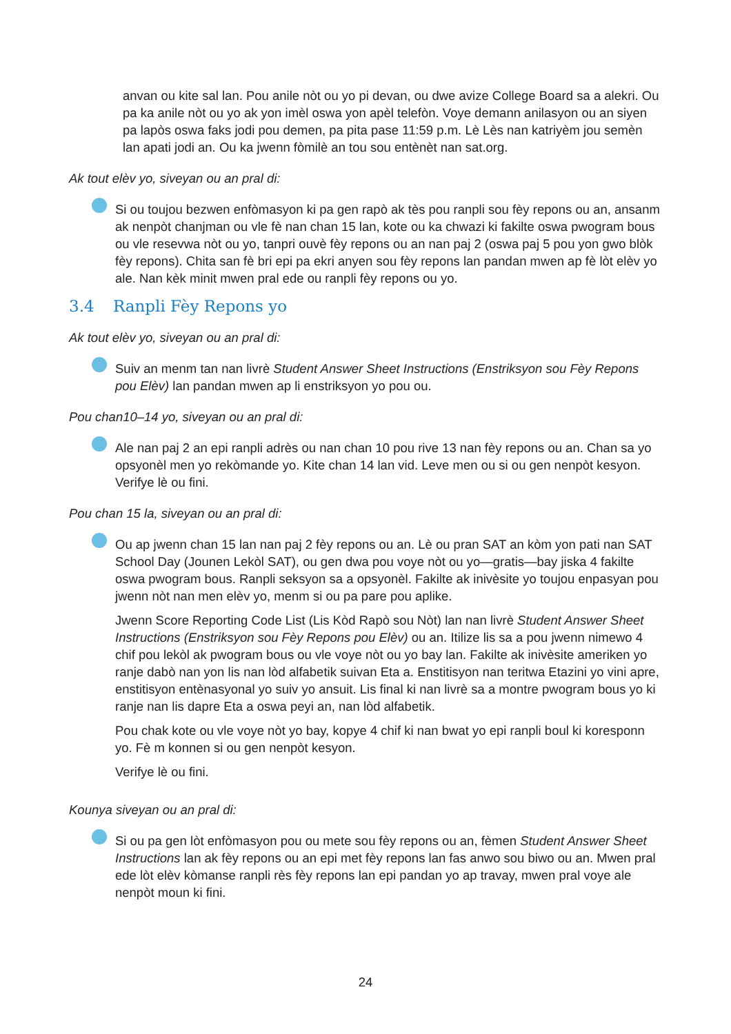anvan ou kite sal lan. Pou anile nòt ou yo pi devan, ou dwe avize College Board sa a alekri. Ou pa ka anile nòt ou yo ak yon imèl oswa yon apèl telefòn. Voye demann anilasyon ou an siyen pa lapòs oswa faks jodi pou demen, pa pita pase 11:59 p.m. Lè Lès nan katriyèm jou semèn lan apati jodi an. Ou ka jwenn fòmilè an tou sou entènèt nan sat.org.
Ak tout elèv yo, siveyan ou an pral di:
Si ou toujou bezwen enfòmasyon ki pa gen rapò ak tès pou ranpli sou fèy repons ou an, ansanm ak nenpòt chanjman ou vle fè nan chan 15 lan, kote ou ka chwazi ki fakilte oswa pwogram bous ou vle resevwa nòt ou yo, tanpri ouvè fèy repons ou an nan paj 2 (oswa paj 5 pou yon gwo blòk fèy repons). Chita san fè bri epi pa ekri anyen sou fèy repons lan pandan mwen ap fè lòt elèv yo ale. Nan kèk minit mwen pral ede ou ranpli fèy repons ou yo.
3.4 Ranpli Fèy Repons yo
Ak tout elèv yo, siveyan ou an pral di:
Suiv an menm tan nan livrè Student Answer Sheet Instructions (Enstriksyon sou Fèy Repons pou Elèv) lan pandan mwen ap li enstriksyon yo pou ou.
Pou chan10–14 yo, siveyan ou an pral di:
Ale nan paj 2 an epi ranpli adrès ou nan chan 10 pou rive 13 nan fèy repons ou an. Chan sa yo opsyonèl men yo rekòmande yo. Kite chan 14 lan vid. Leve men ou si ou gen nenpòt kesyon. Verifye lè ou fini.
Pou chan 15 la, siveyan ou an pral di:
Ou ap jwenn chan 15 lan nan paj 2 fèy repons ou an. Lè ou pran SAT an kòm yon pati nan SAT School Day (Jounen Lekòl SAT), ou gen dwa pou voye nòt ou yo—gratis—bay jiska 4 fakilte oswa pwogram bous. Ranpli seksyon sa a opsyonèl. Fakilte ak inivèsite yo toujou enpasyan pou jwenn nòt nan men elèv yo, menm si ou pa pare pou aplike.
Jwenn Score Reporting Code List (Lis Kòd Rapò sou Nòt) lan nan livrè Student Answer Sheet Instructions (Enstriksyon sou Fèy Repons pou Elèv) ou an. Itilize lis sa a pou jwenn nimewo 4 chif pou lekòl ak pwogram bous ou vle voye nòt ou yo bay lan. Fakilte ak inivèsite ameriken yo ranje dabò nan yon lis nan lòd alfabetik suivan Eta a. Enstitisyon nan teritwa Etazini yo vini apre, enstitisyon entènasyonal yo suiv yo ansuit. Lis final ki nan livrè sa a montre pwogram bous yo ki ranje nan lis dapre Eta a oswa peyi an, nan lòd alfabetik.
Pou chak kote ou vle voye nòt yo bay, kopye 4 chif ki nan bwat yo epi ranpli boul ki koresponn yo. Fè m konnen si ou gen nenpòt kesyon.
Verifye lè ou fini.
Kounya siveyan ou an pral di:
Si ou pa gen lòt enfòmasyon pou ou mete sou fèy repons ou an, fèmen Student Answer Sheet Instructions lan ak fèy repons ou an epi met fèy repons lan fas anwo sou biwo ou an. Mwen pral ede lòt elèv kòmanse ranpli rès fèy repons lan epi pandan yo ap travay, mwen pral voye ale nenpòt moun ki fini.
24